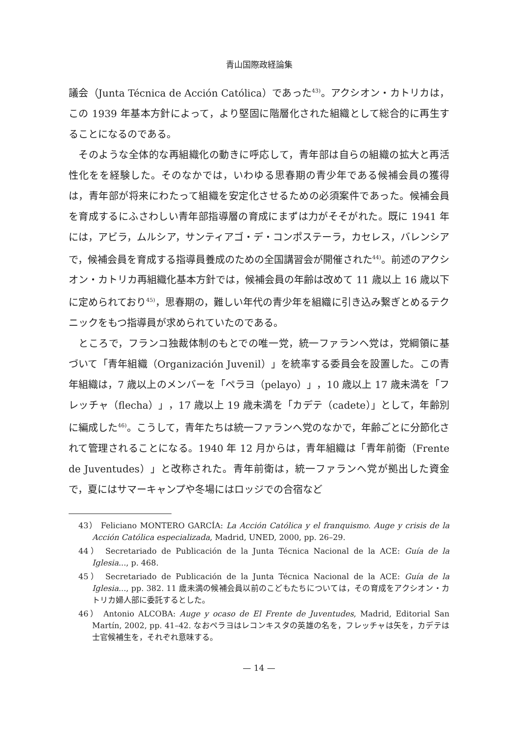青山国際政経論集
議会（Junta Técnica de Acción Católica）であった<sup>43)</sup>。アクシオン・カトリカは，この 1939 年基本方針によって，より堅固に階層化された組織として総合的に再生することになるのである。
そのような全体的な再組織化の動きに呼応して，青年部は自らの組織の拡大と再活性化をを経験した。そのなかでは，いわゆる思春期の青少年である候補会員の獲得は，青年部が将来にわたって組織を安定化させるための必須案件であった。候補会員を育成するにふさわしい青年部指導層の育成にまずは力がそそがれた。既に 1941 年には，アビラ，ムルシア，サンティアゴ・デ・コンポステーラ，カセレス，バレンシアで，候補会員を育成する指導員養成のための全国講習会が開催された<sup>44)</sup>。前述のアクシオン・カトリカ再組織化基本方針では，候補会員の年齢は改めて 11 歳以上 16 歳以下に定められており<sup>45)</sup>，思春期の，難しい年代の青少年を組織に引き込み繋ぎとめるテクニックをもつ指導員が求められていたのである。
ところで，フランコ独裁体制のもとでの唯一党，統一ファランヘ党は，党綱領に基づいて「青年組織（Organización Juvenil）」を統率する委員会を設置した。この青年組織は，7 歳以上のメンバーを「ペラヨ（pelayo）」，10 歳以上 17 歳未満を「フレッチャ（flecha）」，17 歳以上 19 歳未満を「カデテ（cadete）」として，年齢別に編成した<sup>46)</sup>。こうして，青年たちは統一ファランヘ党のなかで，年齢ごとに分節化されて管理されることになる。1940 年 12 月からは，青年組織は「青年前衛（Frente de Juventudes）」と改称された。青年前衛は，統一ファランヘ党が拠出した資金で，夏にはサマーキャンプや冬場にはロッジでの合宿など
43） Feliciano MONTERO GARCÍA: La Acción Católica y el franquismo. Auge y crisis de la Acción Católica especializada, Madrid, UNED, 2000, pp. 26–29.
44） Secretariado de Publicación de la Junta Técnica Nacional de la ACE: Guía de la Iglesia..., p. 468.
45） Secretariado de Publicación de la Junta Técnica Nacional de la ACE: Guía de la Iglesia..., pp. 382. 11 歳未満の候補会員以前のこどもたちについては，その育成をアクシオン・カトリカ婦人部に委託するとした。
46） Antonio ALCOBA: Auge y ocaso de El Frente de Juventudes, Madrid, Editorial San Martín, 2002, pp. 41–42. なおペラヨはレコンキスタの英雄の名を，フレッチャは矢を，カデテは士官候補生を，それぞれ意味する。
— 14 —